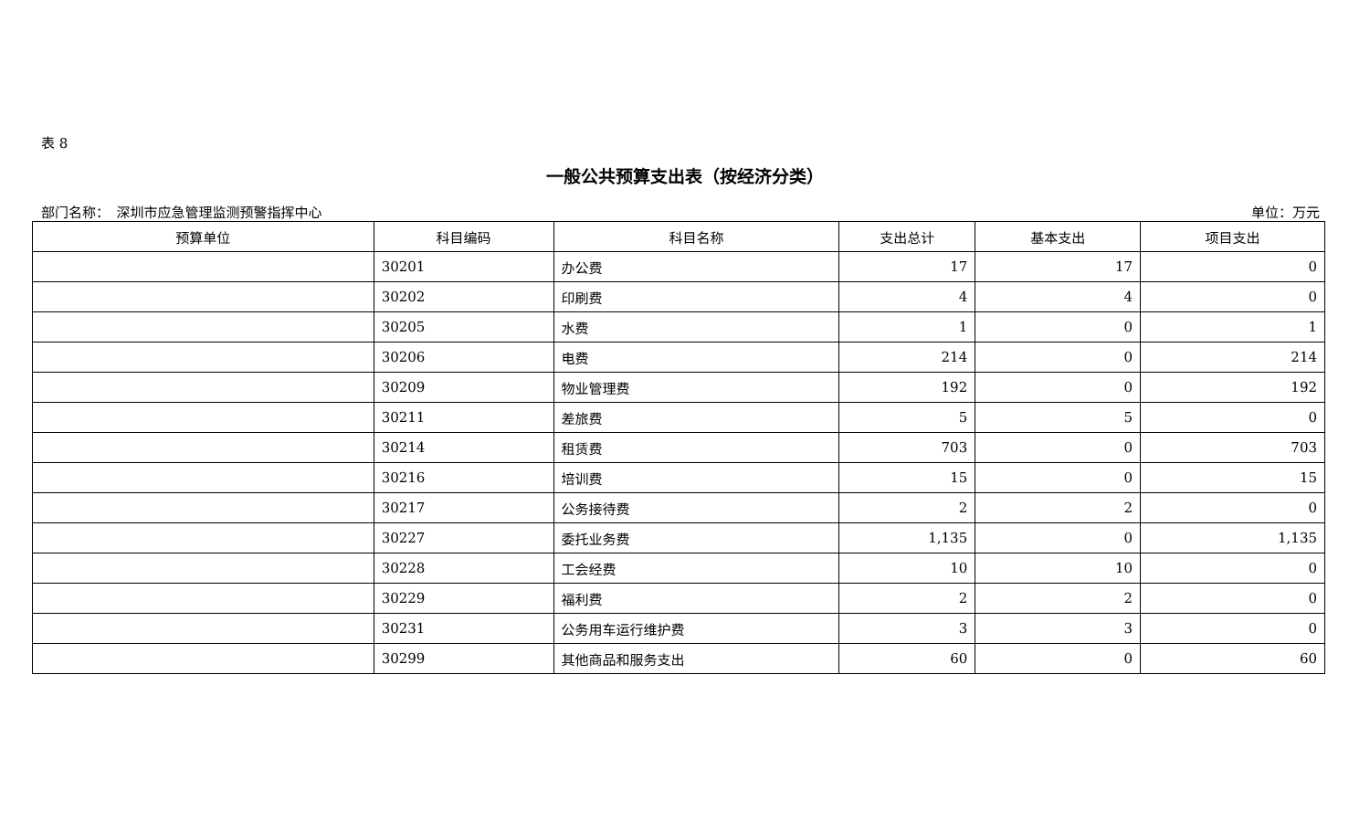表 8
一般公共预算支出表（按经济分类）
部门名称：　深圳市应急管理监测预警指挥中心 单位：万元
| 预算单位 | 科目编码 | 科目名称 | 支出总计 | 基本支出 | 项目支出 |
| --- | --- | --- | --- | --- | --- |
| | 30201 | 办公费 | 17 | 17 | 0 |
| | 30202 | 印刷费 | 4 | 4 | 0 |
| | 30205 | 水费 | 1 | 0 | 1 |
| | 30206 | 电费 | 214 | 0 | 214 |
| | 30209 | 物业管理费 | 192 | 0 | 192 |
| | 30211 | 差旅费 | 5 | 5 | 0 |
| | 30214 | 租赁费 | 703 | 0 | 703 |
| | 30216 | 培训费 | 15 | 0 | 15 |
| | 30217 | 公务接待费 | 2 | 2 | 0 |
| | 30227 | 委托业务费 | 1,135 | 0 | 1,135 |
| | 30228 | 工会经费 | 10 | 10 | 0 |
| | 30229 | 福利费 | 2 | 2 | 0 |
| | 30231 | 公务用车运行维护费 | 3 | 3 | 0 |
| | 30299 | 其他商品和服务支出 | 60 | 0 | 60 |